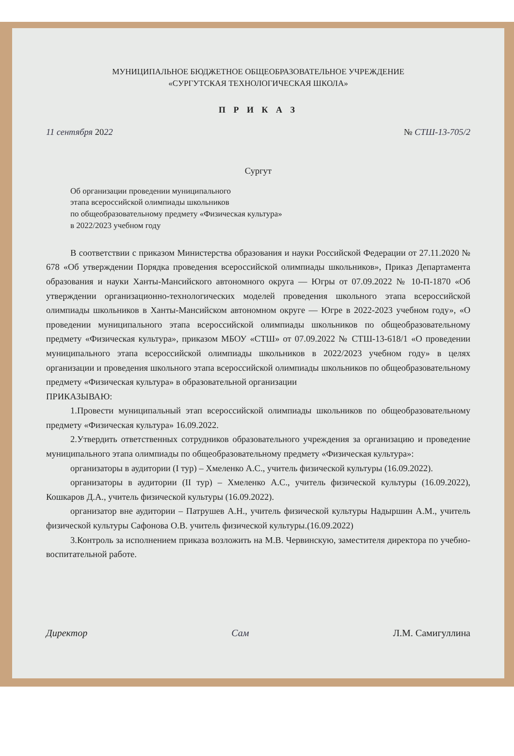МУНИЦИПАЛЬНОЕ БЮДЖЕТНОЕ ОБЩЕОБРАЗОВАТЕЛЬНОЕ УЧРЕЖДЕНИЕ
«СУРГУТСКАЯ ТЕХНОЛОГИЧЕСКАЯ ШКОЛА»
П Р И К А З
11 сентября 2022 № СТШ-13-705/2
Сургут
Об организации проведении муниципального
этапа всероссийской олимпиады школьников
по общеобразовательному предмету «Физическая культура»
в 2022/2023 учебном году
В соответствии с приказом Министерства образования и науки Российской Федерации от 27.11.2020 № 678 «Об утверждении Порядка проведения всероссийской олимпиады школьников», Приказ Департамента образования и науки Ханты-Мансийского автономного округа — Югры от 07.09.2022 № 10-П-1870 «Об утверждении организационно-технологических моделей проведения школьного этапа всероссийской олимпиады школьников в Ханты-Мансийском автономном округе — Югре в 2022-2023 учебном году», «О проведении муниципального этапа всероссийской олимпиады школьников по общеобразовательному предмету «Физическая культура», приказом МБОУ «СТШ» от 07.09.2022 № СТШ-13-618/1 «О проведении муниципального этапа всероссийской олимпиады школьников в 2022/2023 учебном году» в целях организации и проведения школьного этапа всероссийской олимпиады школьников по общеобразовательному предмету «Физическая культура» в образовательной организации
ПРИКАЗЫВАЮ:
1.Провести муниципальный этап всероссийской олимпиады школьников по общеобразовательному предмету «Физическая культура» 16.09.2022.
2.Утвердить ответственных сотрудников образовательного учреждения за организацию и проведение муниципального этапа олимпиады по общеобразовательному предмету «Физическая культура»:
организаторы в аудитории (I тур) – Хмеленко А.С., учитель физической культуры (16.09.2022).
организаторы в аудитории (II тур) – Хмеленко А.С., учитель физической культуры (16.09.2022), Кошкаров Д.А., учитель физической культуры (16.09.2022).
организатор вне аудитории – Патрушев А.Н., учитель физической культуры Надыршин А.М., учитель физической культуры Сафонова О.В. учитель физической культуры.(16.09.2022)
3.Контроль за исполнением приказа возложить на М.В. Червинскую, заместителя директора по учебно-воспитательной работе.
Директор Сам Л.М. Самигуллина